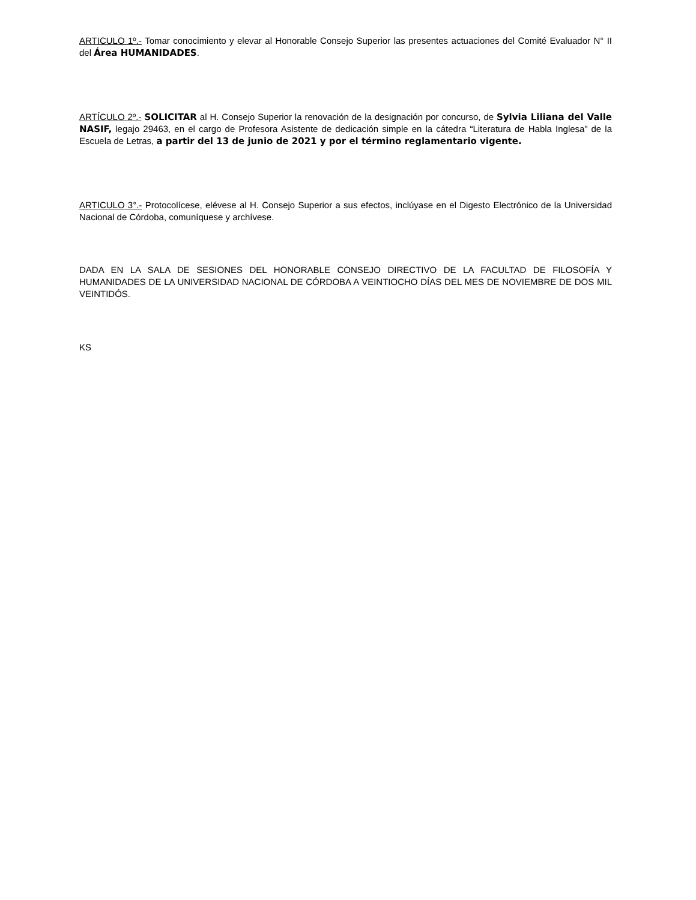ARTICULO 1º.- Tomar conocimiento y elevar al Honorable Consejo Superior las presentes actuaciones del Comité Evaluador N° II del Área HUMANIDADES.
ARTÍCULO 2º.- SOLICITAR al H. Consejo Superior la renovación de la designación por concurso, de Sylvia Liliana del Valle NASIF, legajo 29463, en el cargo de Profesora Asistente de dedicación simple en la cátedra “Literatura de Habla Inglesa” de la Escuela de Letras, a partir del 13 de junio de 2021 y por el término reglamentario vigente.
ARTICULO 3°.- Protocolícese, elévese al H. Consejo Superior a sus efectos, inclúyase en el Digesto Electrónico de la Universidad Nacional de Córdoba, comuníquese y archívese.
DADA EN LA SALA DE SESIONES DEL HONORABLE CONSEJO DIRECTIVO DE LA FACULTAD DE FILOSOFÍA Y HUMANIDADES DE LA UNIVERSIDAD NACIONAL DE CÓRDOBA A VEINTIOCHO DÍAS DEL MES DE NOVIEMBRE DE DOS MIL VEINTIDÓS.
KS